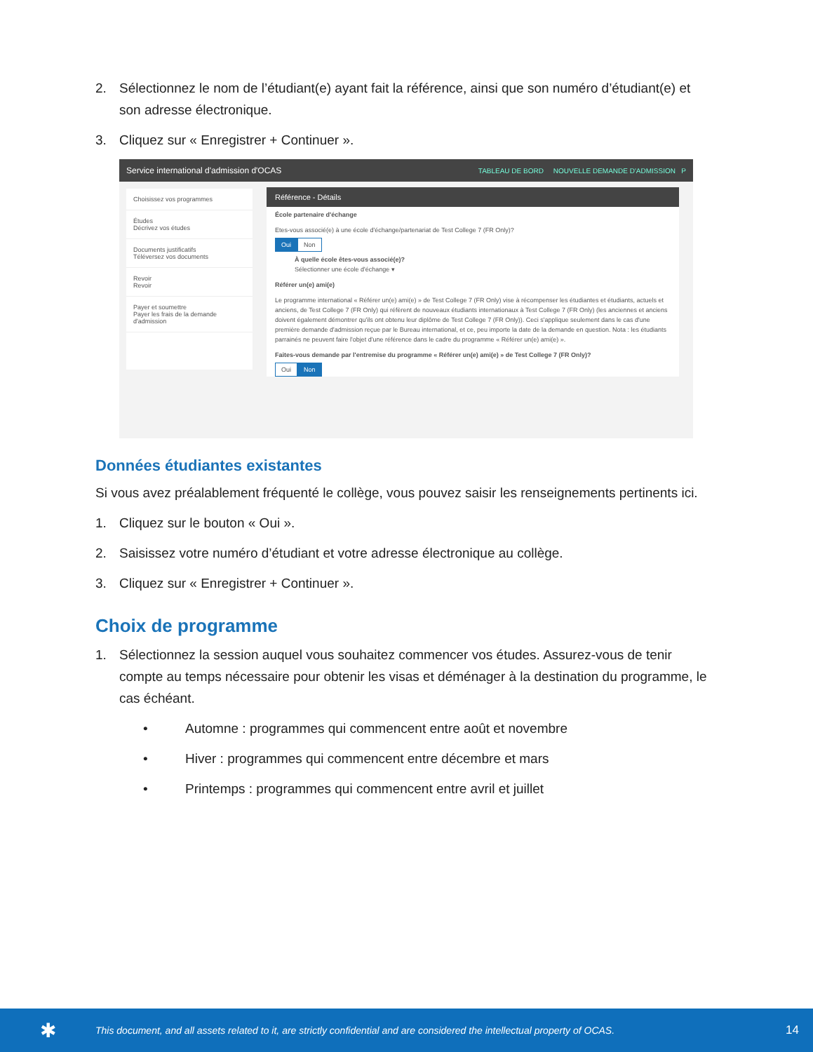2. Sélectionnez le nom de l’étudiant(e) ayant fait la référence, ainsi que son numéro d’étudiant(e) et son adresse électronique.
3. Cliquez sur « Enregistrer + Continuer ».
Service international d'admission d'OCAS TABLEAU DE BORD NOUVELLE DEMANDE D'ADMISSION P
Choisissez vos programmes
Études
Décrivez vos études
Documents justificatifs
Téléversez vos documents
Revoir
Revoir
Payer et soumettre
Payer les frais de la demande d'admission
Référence - Détails
École partenaire d'échange
Etes-vous associé(e) à une école d'échange/partenariat de Test College 7 (FR Only)?
Oui Non
À quelle école êtes-vous associé(e)?
Sélectionner une école d'échange ▾
Référer un(e) ami(e)
Le programme international « Référer un(e) ami(e) » de Test College 7 (FR Only) vise à récompenser les étudiantes et étudiants, actuels et anciens, de Test College 7 (FR Only) qui réfèrent de nouveaux étudiants internationaux à Test College 7 (FR Only) (les anciennes et anciens doivent également démontrer qu'ils ont obtenu leur diplôme de Test College 7 (FR Only)). Ceci s'applique seulement dans le cas d'une première demande d'admission reçue par le Bureau international, et ce, peu importe la date de la demande en question. Nota : les étudiants parrainés ne peuvent faire l'objet d'une référence dans le cadre du programme « Référer un(e) ami(e) ».
Faites-vous demande par l'entremise du programme « Référer un(e) ami(e) » de Test College 7 (FR Only)?
Oui Non
Données étudiantes existantes
Si vous avez préalablement fréquenté le collège, vous pouvez saisir les renseignements pertinents ici.
1. Cliquez sur le bouton « Oui ».
2. Saisissez votre numéro d’étudiant et votre adresse électronique au collège.
3. Cliquez sur « Enregistrer + Continuer ».
Choix de programme
1. Sélectionnez la session auquel vous souhaitez commencer vos études. Assurez-vous de tenir compte au temps nécessaire pour obtenir les visas et déménager à la destination du programme, le cas échéant.
• Automne : programmes qui commencent entre août et novembre
• Hiver : programmes qui commencent entre décembre et mars
• Printemps : programmes qui commencent entre avril et juillet
✱ This document, and all assets related to it, are strictly confidential and are considered the intellectual property of OCAS. 14